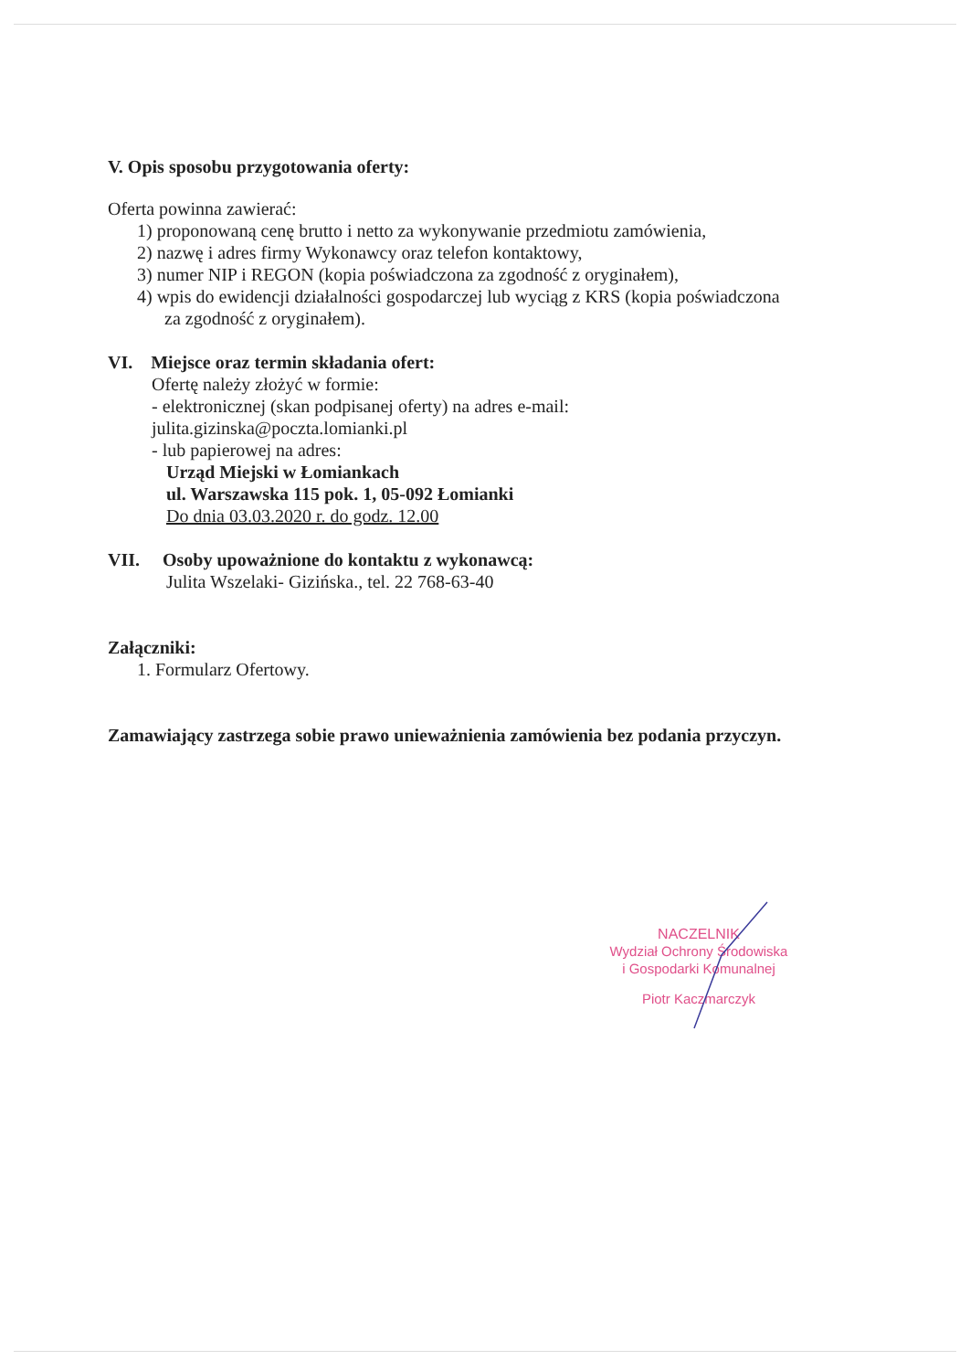V. Opis sposobu przygotowania oferty:
Oferta powinna zawierać:
1) proponowaną cenę brutto i netto za wykonywanie przedmiotu zamówienia,
2) nazwę i adres firmy Wykonawcy oraz telefon kontaktowy,
3) numer NIP i REGON (kopia poświadczona za zgodność z oryginałem),
4) wpis do ewidencji działalności gospodarczej lub wyciąg z KRS (kopia poświadczona
za zgodność z oryginałem).
VI. Miejsce oraz termin składania ofert:
Ofertę należy złożyć w formie:
- elektronicznej (skan podpisanej oferty) na adres e-mail:
julita.gizinska@poczta.lomianki.pl
- lub papierowej na adres:
Urząd Miejski w Łomiankach
ul. Warszawska 115 pok. 1, 05-092 Łomianki
Do dnia 03.03.2020 r. do godz. 12.00
VII. Osoby upoważnione do kontaktu z wykonawcą:
Julita Wszelaki- Gizińska., tel. 22 768-63-40
Załączniki:
1. Formularz Ofertowy.
Zamawiający zastrzega sobie prawo unieważnienia zamówienia bez podania przyczyn.
NACZELNIK
Wydział Ochrony Środowiska
i Gospodarki Komunalnej
Piotr Kaczmarczyk